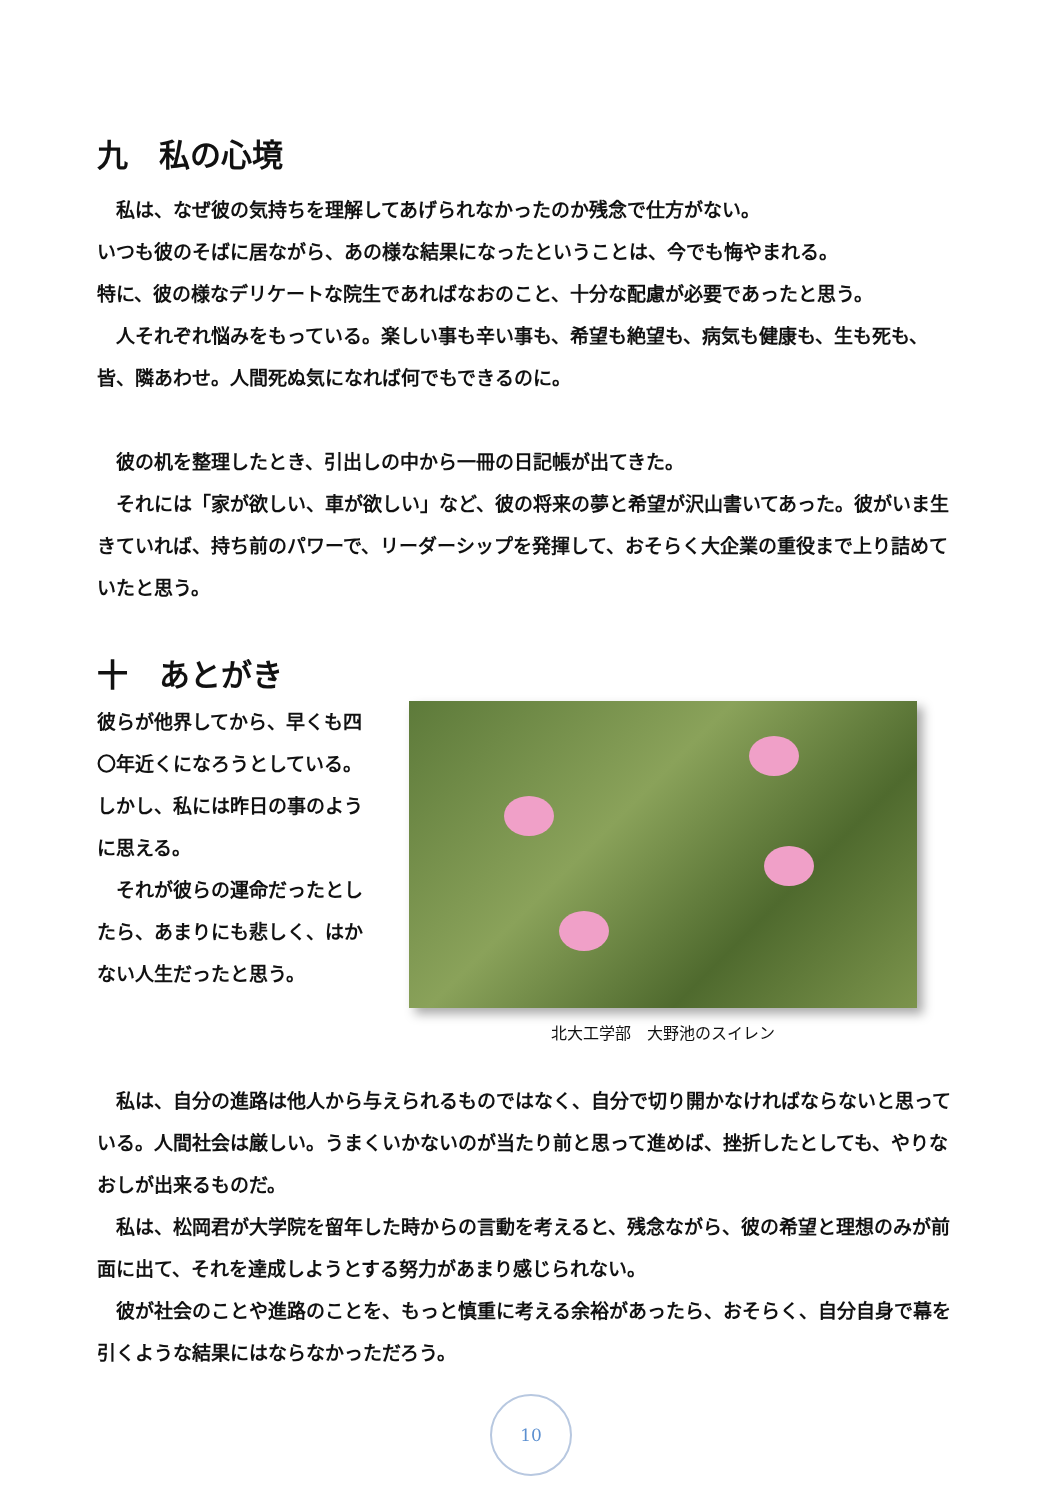九　私の心境
　私は、なぜ彼の気持ちを理解してあげられなかったのか残念で仕方がない。
いつも彼のそばに居ながら、あの様な結果になったということは、今でも悔やまれる。
特に、彼の様なデリケートな院生であればなおのこと、十分な配慮が必要であったと思う。
　人それぞれ悩みをもっている。楽しい事も辛い事も、希望も絶望も、病気も健康も、生も死も、皆、隣あわせ。人間死ぬ気になれば何でもできるのに。
　彼の机を整理したとき、引出しの中から一冊の日記帳が出てきた。
　それには「家が欲しい、車が欲しい」など、彼の将来の夢と希望が沢山書いてあった。彼がいま生きていれば、持ち前のパワーで、リーダーシップを発揮して、おそらく大企業の重役まで上り詰めていたと思う。
十　あとがき
彼らが他界してから、早くも四〇年近くになろうとしている。しかし、私には昨日の事のように思える。
　それが彼らの運命だったとしたら、あまりにも悲しく、はかない人生だったと思う。
北大工学部　大野池のスイレン
　私は、自分の進路は他人から与えられるものではなく、自分で切り開かなければならないと思っている。人間社会は厳しい。うまくいかないのが当たり前と思って進めば、挫折したとしても、やりなおしが出来るものだ。
　私は、松岡君が大学院を留年した時からの言動を考えると、残念ながら、彼の希望と理想のみが前面に出て、それを達成しようとする努力があまり感じられない。
　彼が社会のことや進路のことを、もっと慎重に考える余裕があったら、おそらく、自分自身で幕を引くような結果にはならなかっただろう。
10